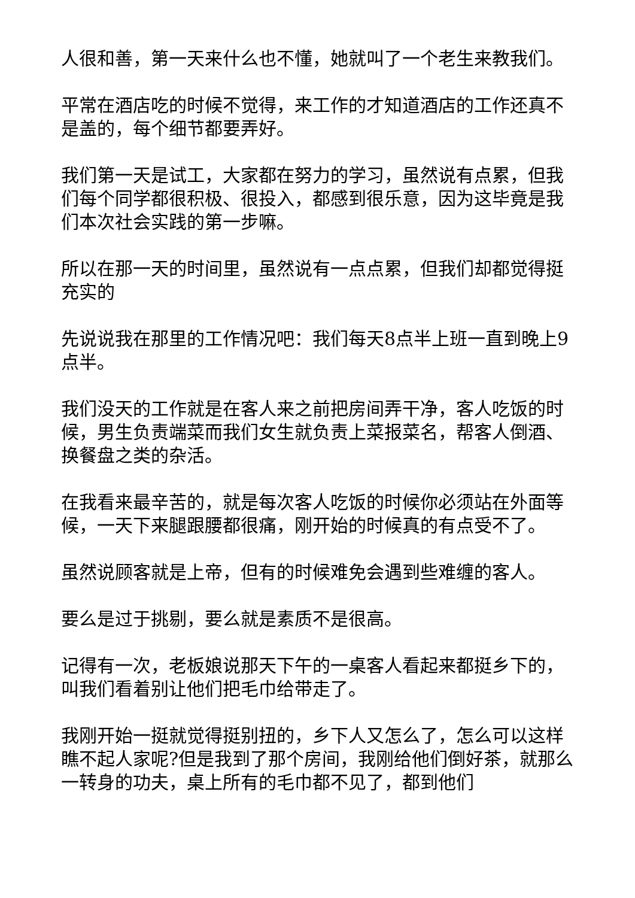人很和善，第一天来什么也不懂，她就叫了一个老生来教我们。
平常在酒店吃的时候不觉得，来工作的才知道酒店的工作还真不是盖的，每个细节都要弄好。
我们第一天是试工，大家都在努力的学习，虽然说有点累，但我们每个同学都很积极、很投入，都感到很乐意，因为这毕竟是我们本次社会实践的第一步嘛。
所以在那一天的时间里，虽然说有一点点累，但我们却都觉得挺充实的
先说说我在那里的工作情况吧：我们每天8点半上班一直到晚上9点半。
我们没天的工作就是在客人来之前把房间弄干净，客人吃饭的时候，男生负责端菜而我们女生就负责上菜报菜名，帮客人倒酒、换餐盘之类的杂活。
在我看来最辛苦的，就是每次客人吃饭的时候你必须站在外面等候，一天下来腿跟腰都很痛，刚开始的时候真的有点受不了。
虽然说顾客就是上帝，但有的时候难免会遇到些难缠的客人。
要么是过于挑剔，要么就是素质不是很高。
记得有一次，老板娘说那天下午的一桌客人看起来都挺乡下的，叫我们看着别让他们把毛巾给带走了。
我刚开始一挺就觉得挺别扭的，乡下人又怎么了，怎么可以这样瞧不起人家呢?但是我到了那个房间，我刚给他们倒好茶，就那么一转身的功夫，桌上所有的毛巾都不见了，都到他们